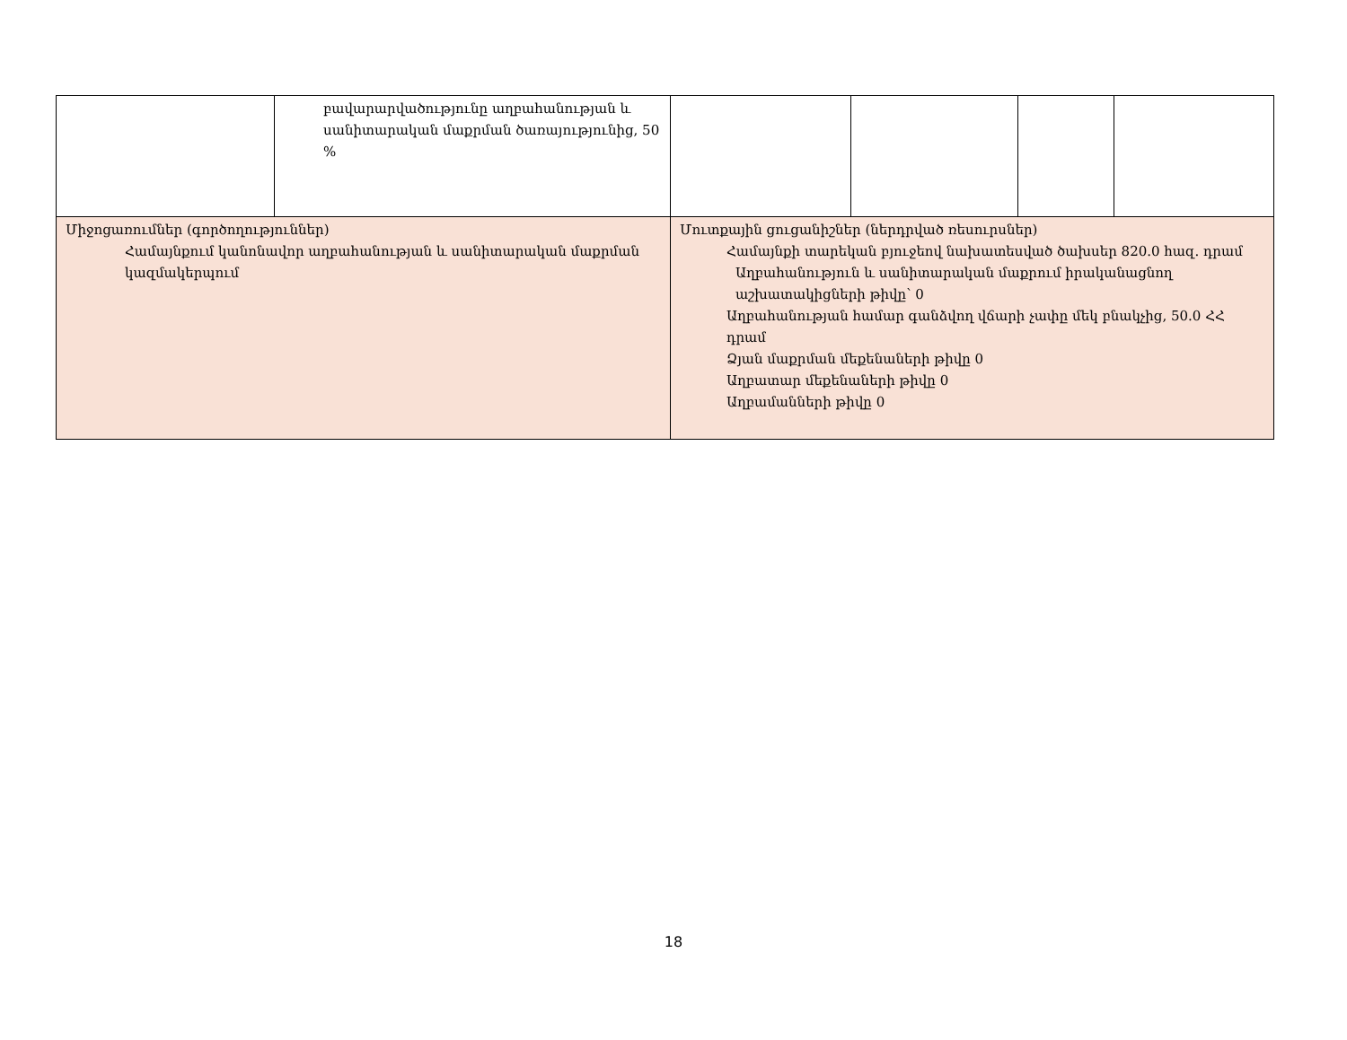| | բավարարվածությունը աղբահանության և սանիտարական մաքրման ծառայությունից, 50 % | | | | |
| Միջոցառումներ (գործողություններ) Համայնքում կանոնավոր աղբահանության և սանիտարական մաքրման կազմակերպում | | Մուտքային ցուցանիշներ (ներդրված ռեսուրսներ) Համայնքի տարեկան բյուջեով նախատեսված ծախսեր 820.0 հազ. դրամ Աղբահանություն և սանիտարական մաքրում իրականացնող աշխատակիցների թիվը՝ 0 Աղբահանության համար գանձվող վճարի չափը մեկ բնակչից, 50.0 ՀՀ դրամ Ձյան մաքրման մեքենաների թիվը 0 Աղբատար մեքենաների թիվը 0 Աղբամանների թիվը 0 | | | |
18